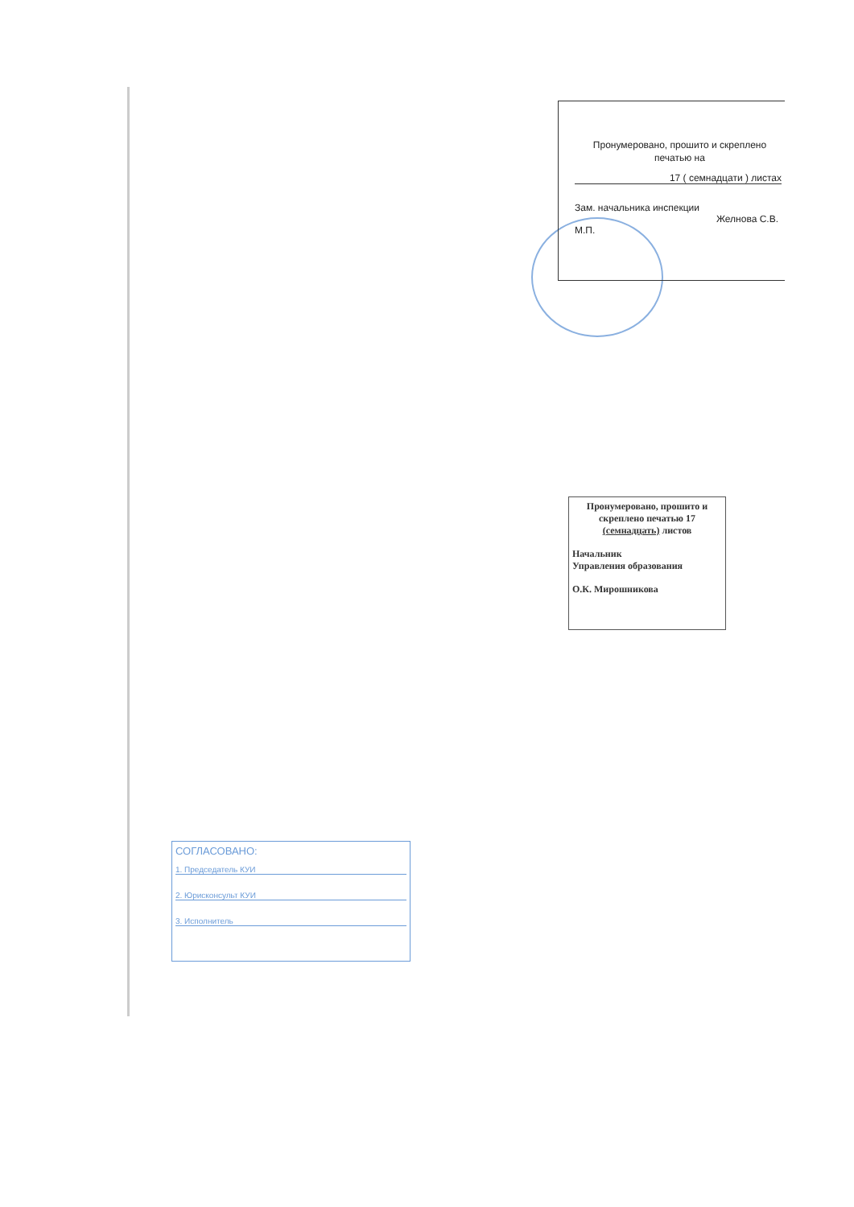Пронумеровано, прошито и скреплено
печатью на
17 ( семнадцати ) листах
Зам. начальника инспекции
Желнова С.В.
М.П.
Пронумеровано, прошито и скреплено печатью 17 (семнадцать) листов
Начальник
Управления образования
О.К. Мирошникова
СОГЛАСОВАНО:
1. Председатель КУИ
2. Юрисконсульт КУИ
3. Исполнитель